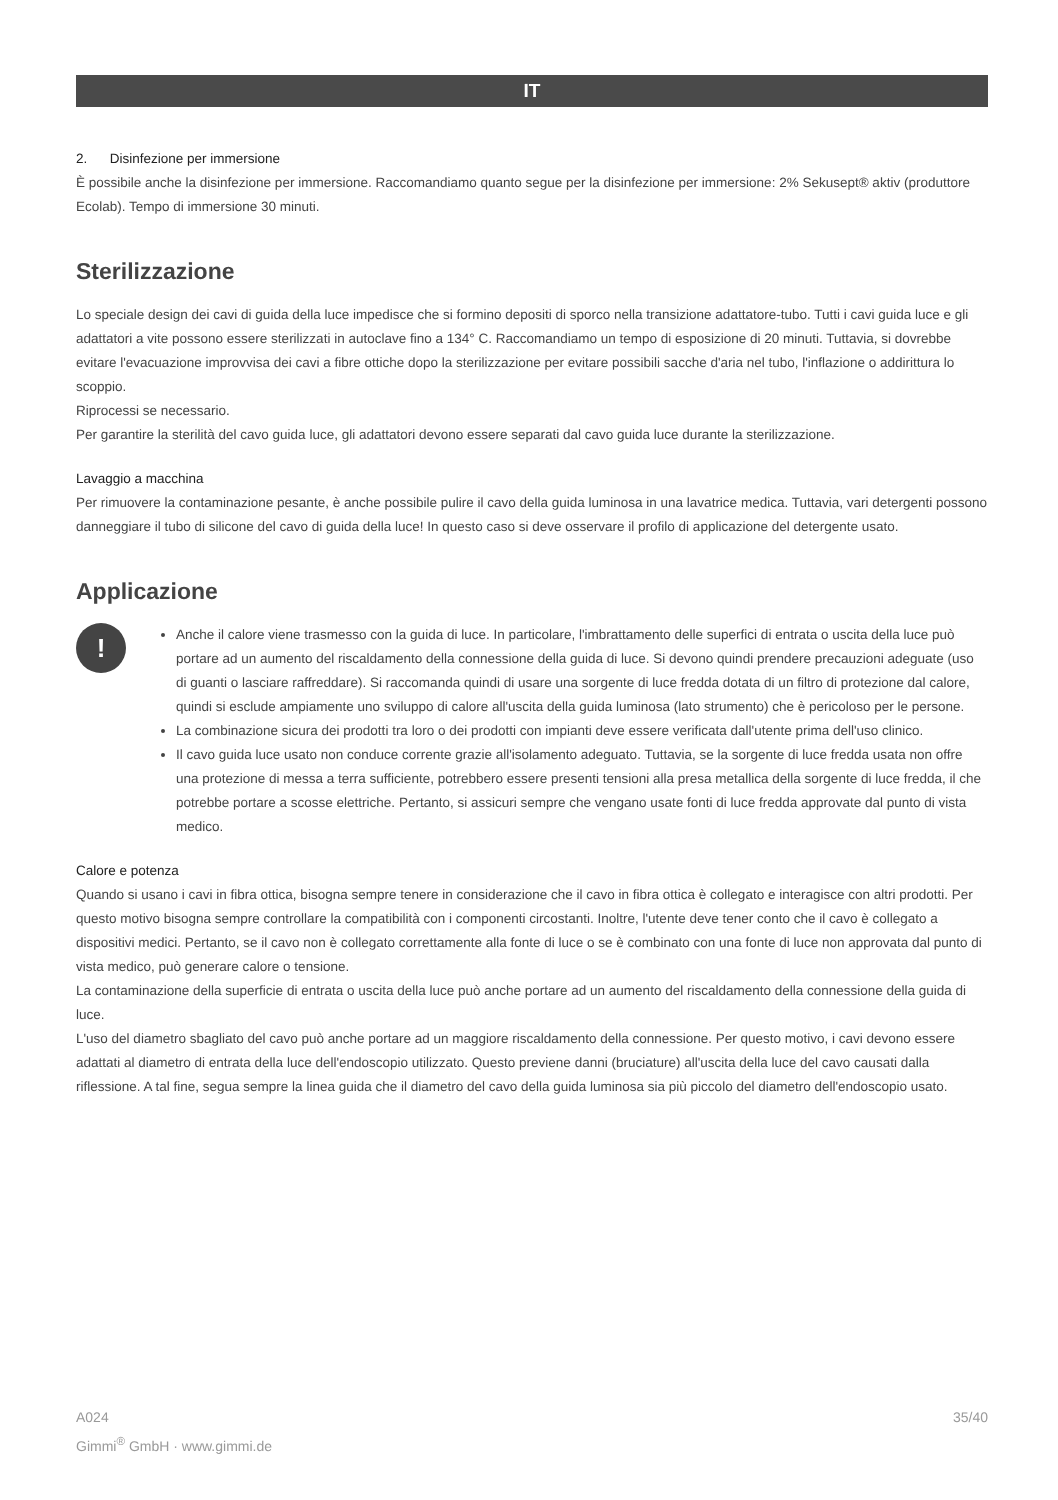IT
2. Disinfezione per immersione
È possibile anche la disinfezione per immersione. Raccomandiamo quanto segue per la disinfezione per immersione: 2% Sekusept® aktiv (produttore Ecolab). Tempo di immersione 30 minuti.
Sterilizzazione
Lo speciale design dei cavi di guida della luce impedisce che si formino depositi di sporco nella transizione adattatore-tubo. Tutti i cavi guida luce e gli adattatori a vite possono essere sterilizzati in autoclave fino a 134° C. Raccomandiamo un tempo di esposizione di 20 minuti. Tuttavia, si dovrebbe evitare l'evacuazione improvvisa dei cavi a fibre ottiche dopo la sterilizzazione per evitare possibili sacche d'aria nel tubo, l'inflazione o addirittura lo scoppio.
Riprocessi se necessario.
Per garantire la sterilità del cavo guida luce, gli adattatori devono essere separati dal cavo guida luce durante la sterilizzazione.
Lavaggio a macchina
Per rimuovere la contaminazione pesante, è anche possibile pulire il cavo della guida luminosa in una lavatrice medica. Tuttavia, vari detergenti possono danneggiare il tubo di silicone del cavo di guida della luce! In questo caso si deve osservare il profilo di applicazione del detergente usato.
Applicazione
!
Anche il calore viene trasmesso con la guida di luce. In particolare, l'imbrattamento delle superfici di entrata o uscita della luce può portare ad un aumento del riscaldamento della connessione della guida di luce. Si devono quindi prendere precauzioni adeguate (uso di guanti o lasciare raffreddare). Si raccomanda quindi di usare una sorgente di luce fredda dotata di un filtro di protezione dal calore, quindi si esclude ampiamente uno sviluppo di calore all'uscita della guida luminosa (lato strumento) che è pericoloso per le persone.
La combinazione sicura dei prodotti tra loro o dei prodotti con impianti deve essere verificata dall'utente prima dell'uso clinico.
Il cavo guida luce usato non conduce corrente grazie all'isolamento adeguato. Tuttavia, se la sorgente di luce fredda usata non offre una protezione di messa a terra sufficiente, potrebbero essere presenti tensioni alla presa metallica della sorgente di luce fredda, il che potrebbe portare a scosse elettriche. Pertanto, si assicuri sempre che vengano usate fonti di luce fredda approvate dal punto di vista medico.
Calore e potenza
Quando si usano i cavi in fibra ottica, bisogna sempre tenere in considerazione che il cavo in fibra ottica è collegato e interagisce con altri prodotti. Per questo motivo bisogna sempre controllare la compatibilità con i componenti circostanti. Inoltre, l'utente deve tener conto che il cavo è collegato a dispositivi medici. Pertanto, se il cavo non è collegato correttamente alla fonte di luce o se è combinato con una fonte di luce non approvata dal punto di vista medico, può generare calore o tensione.
La contaminazione della superficie di entrata o uscita della luce può anche portare ad un aumento del riscaldamento della connessione della guida di luce.
L'uso del diametro sbagliato del cavo può anche portare ad un maggiore riscaldamento della connessione. Per questo motivo, i cavi devono essere adattati al diametro di entrata della luce dell'endoscopio utilizzato. Questo previene danni (bruciature) all'uscita della luce del cavo causati dalla riflessione. A tal fine, segua sempre la linea guida che il diametro del cavo della guida luminosa sia più piccolo del diametro dell'endoscopio usato.
A024
Gimmi<sup>®</sup> GmbH · www.gimmi.de
35/40